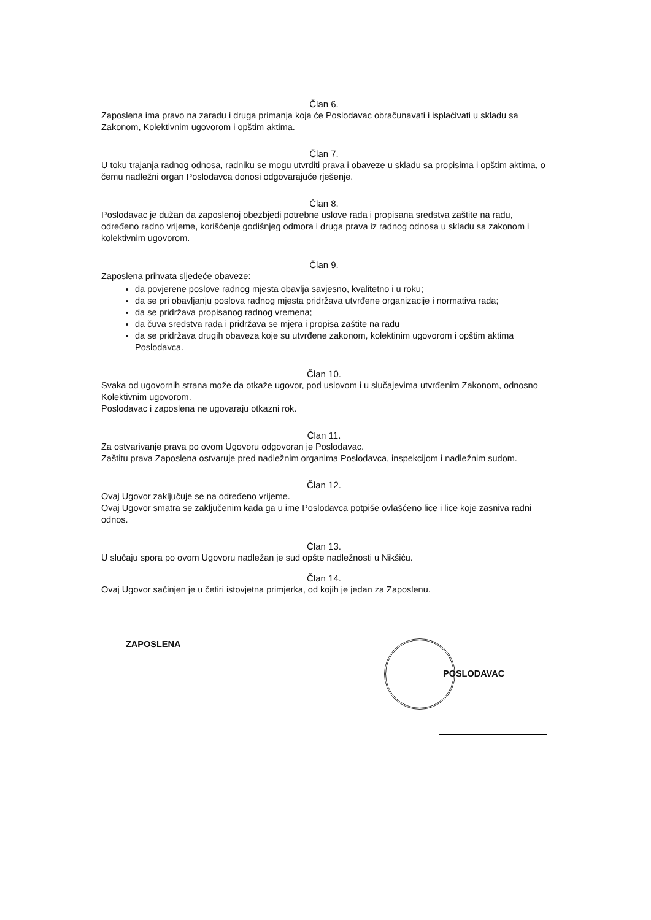Član 6.
Zaposlena ima pravo na zaradu i druga primanja koja će Poslodavac obračunavati i isplaćivati u skladu sa Zakonom, Kolektivnim ugovorom i opštim aktima.
Član 7.
U toku trajanja radnog odnosa, radniku se mogu utvrditi prava i obaveze u skladu sa propisima i opštim aktima, o čemu nadležni organ Poslodavca donosi odgovarajuće rješenje.
Član 8.
Poslodavac je dužan da zaposlenoj obezbjedi potrebne uslove rada i propisana sredstva zaštite na radu, određeno radno vrijeme, korišćenje godišnjeg odmora i druga prava iz radnog odnosa u skladu sa zakonom i kolektivnim ugovorom.
Član 9.
Zaposlena prihvata sljedeće obaveze:
da povjerene poslove radnog mjesta obavlja savjesno, kvalitetno i u roku;
da se pri obavljanju poslova radnog mjesta pridržava utvrđene organizacije i normativa rada;
da se pridržava propisanog radnog vremena;
da čuva sredstva rada i pridržava se mjera i propisa zaštite na radu
da se pridržava drugih obaveza koje su utvrđene zakonom, kolektinim ugovorom i opštim aktima Poslodavca.
Član 10.
Svaka od ugovornih strana može da otkaže ugovor, pod uslovom i u slučajevima utvrđenim Zakonom, odnosno Kolektivnim ugovorom.
Poslodavac i zaposlena ne ugovaraju otkazni rok.
Član 11.
Za ostvarivanje prava po ovom Ugovoru odgovoran je Poslodavac.
Zaštitu prava Zaposlena ostvaruje pred nadležnim organima Poslodavca, inspekcijom i nadležnim sudom.
Član 12.
Ovaj Ugovor zaključuje se na određeno vrijeme.
Ovaj Ugovor smatra se zaključenim kada ga u ime Poslodavca potpiše ovlašćeno lice i lice koje zasniva radni odnos.
Član 13.
U slučaju spora po ovom Ugovoru nadležan je sud opšte nadležnosti u Nikšiću.
Član 14.
Ovaj Ugovor sačinjen je u četiri istovjetna primjerka, od kojih je jedan za Zaposlenu.
ZAPOSLENA POSLODAVAC